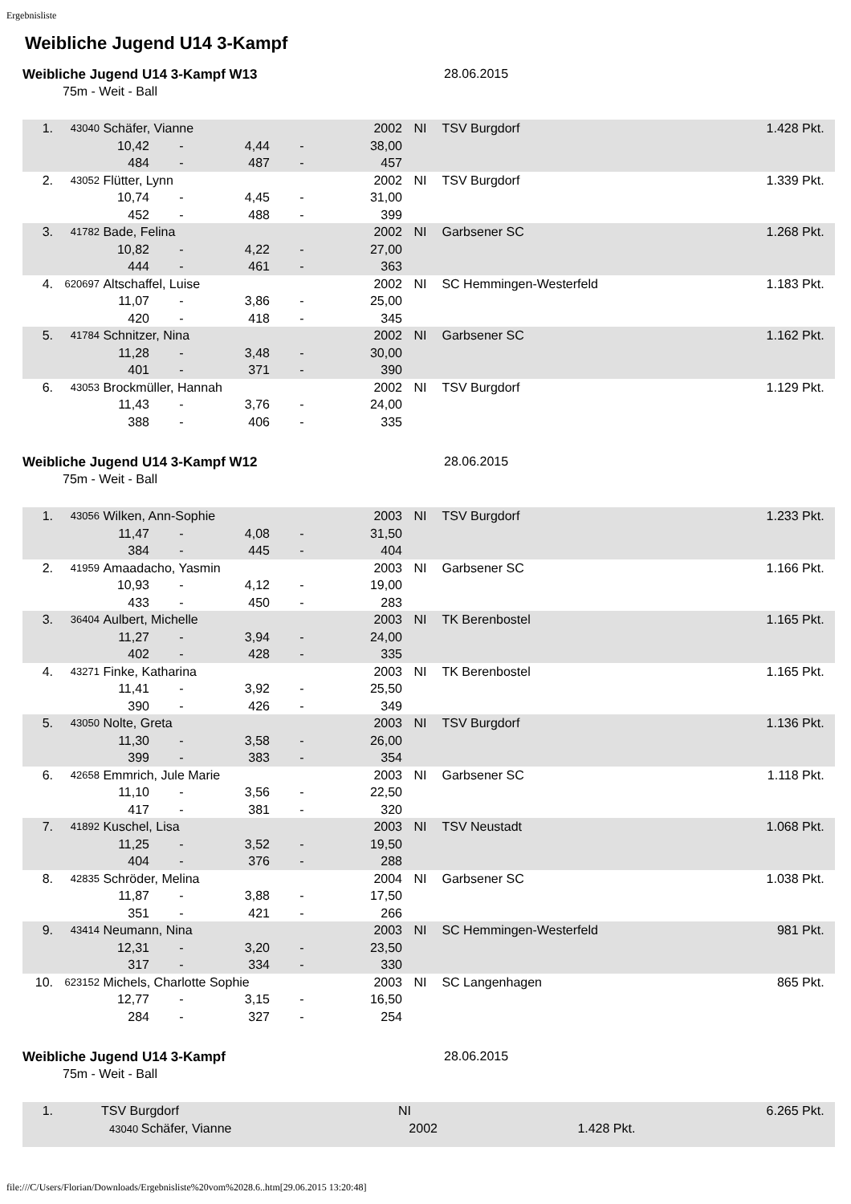Ergebnisliste
Weibliche Jugend U14 3-Kampf
Weibliche Jugend U14 3-Kampf W13 28.06.2015
75m - Weit - Ball
| 1. | 43040 | Schäfer, Vianne | | | | 2002 | NI | TSV Burgdorf | 1.428 Pkt. |
| | | 10,42 | - | 4,44 | - | 38,00 | | | |
| | | 484 | - | 487 | - | 457 | | | |
| 2. | 43052 | Flütter, Lynn | | | | 2002 | NI | TSV Burgdorf | 1.339 Pkt. |
| | | 10,74 | - | 4,45 | - | 31,00 | | | |
| | | 452 | - | 488 | - | 399 | | | |
| 3. | 41782 | Bade, Felina | | | | 2002 | NI | Garbsener SC | 1.268 Pkt. |
| | | 10,82 | - | 4,22 | - | 27,00 | | | |
| | | 444 | - | 461 | - | 363 | | | |
| 4. | 620697 | Altschaffel, Luise | | | | 2002 | NI | SC Hemmingen-Westerfeld | 1.183 Pkt. |
| | | 11,07 | - | 3,86 | - | 25,00 | | | |
| | | 420 | - | 418 | - | 345 | | | |
| 5. | 41784 | Schnitzer, Nina | | | | 2002 | NI | Garbsener SC | 1.162 Pkt. |
| | | 11,28 | - | 3,48 | - | 30,00 | | | |
| | | 401 | - | 371 | - | 390 | | | |
| 6. | 43053 | Brockmüller, Hannah | | | | 2002 | NI | TSV Burgdorf | 1.129 Pkt. |
| | | 11,43 | - | 3,76 | - | 24,00 | | | |
| | | 388 | - | 406 | - | 335 | | | |
Weibliche Jugend U14 3-Kampf W12 28.06.2015
75m - Weit - Ball
| 1. | 43056 | Wilken, Ann-Sophie | | | | 2003 | NI | TSV Burgdorf | 1.233 Pkt. |
| | | 11,47 | - | 4,08 | - | 31,50 | | | |
| | | 384 | - | 445 | - | 404 | | | |
| 2. | 41959 | Amaadacho, Yasmin | | | | 2003 | NI | Garbsener SC | 1.166 Pkt. |
| | | 10,93 | - | 4,12 | - | 19,00 | | | |
| | | 433 | - | 450 | - | 283 | | | |
| 3. | 36404 | Aulbert, Michelle | | | | 2003 | NI | TK Berenbostel | 1.165 Pkt. |
| | | 11,27 | - | 3,94 | - | 24,00 | | | |
| | | 402 | - | 428 | - | 335 | | | |
| 4. | 43271 | Finke, Katharina | | | | 2003 | NI | TK Berenbostel | 1.165 Pkt. |
| | | 11,41 | - | 3,92 | - | 25,50 | | | |
| | | 390 | - | 426 | - | 349 | | | |
| 5. | 43050 | Nolte, Greta | | | | 2003 | NI | TSV Burgdorf | 1.136 Pkt. |
| | | 11,30 | - | 3,58 | - | 26,00 | | | |
| | | 399 | - | 383 | - | 354 | | | |
| 6. | 42658 | Emmrich, Jule Marie | | | | 2003 | NI | Garbsener SC | 1.118 Pkt. |
| | | 11,10 | - | 3,56 | - | 22,50 | | | |
| | | 417 | - | 381 | - | 320 | | | |
| 7. | 41892 | Kuschel, Lisa | | | | 2003 | NI | TSV Neustadt | 1.068 Pkt. |
| | | 11,25 | - | 3,52 | - | 19,50 | | | |
| | | 404 | - | 376 | - | 288 | | | |
| 8. | 42835 | Schröder, Melina | | | | 2004 | NI | Garbsener SC | 1.038 Pkt. |
| | | 11,87 | - | 3,88 | - | 17,50 | | | |
| | | 351 | - | 421 | - | 266 | | | |
| 9. | 43414 | Neumann, Nina | | | | 2003 | NI | SC Hemmingen-Westerfeld | 981 Pkt. |
| | | 12,31 | - | 3,20 | - | 23,50 | | | |
| | | 317 | - | 334 | - | 330 | | | |
| 10. | 623152 | Michels, Charlotte Sophie | | | | 2003 | NI | SC Langenhagen | 865 Pkt. |
| | | 12,77 | - | 3,15 | - | 16,50 | | | |
| | | 284 | - | 327 | - | 254 | | | |
Weibliche Jugend U14 3-Kampf 28.06.2015
75m - Weit - Ball
| 1. | | TSV Burgdorf | NI | 6.265 Pkt. |
| | 43040 Schäfer, Vianne | | 2002 1.428 Pkt. | |
file:///C/Users/Florian/Downloads/Ergebnisliste%20vom%2028.6..htm[29.06.2015 13:20:48]